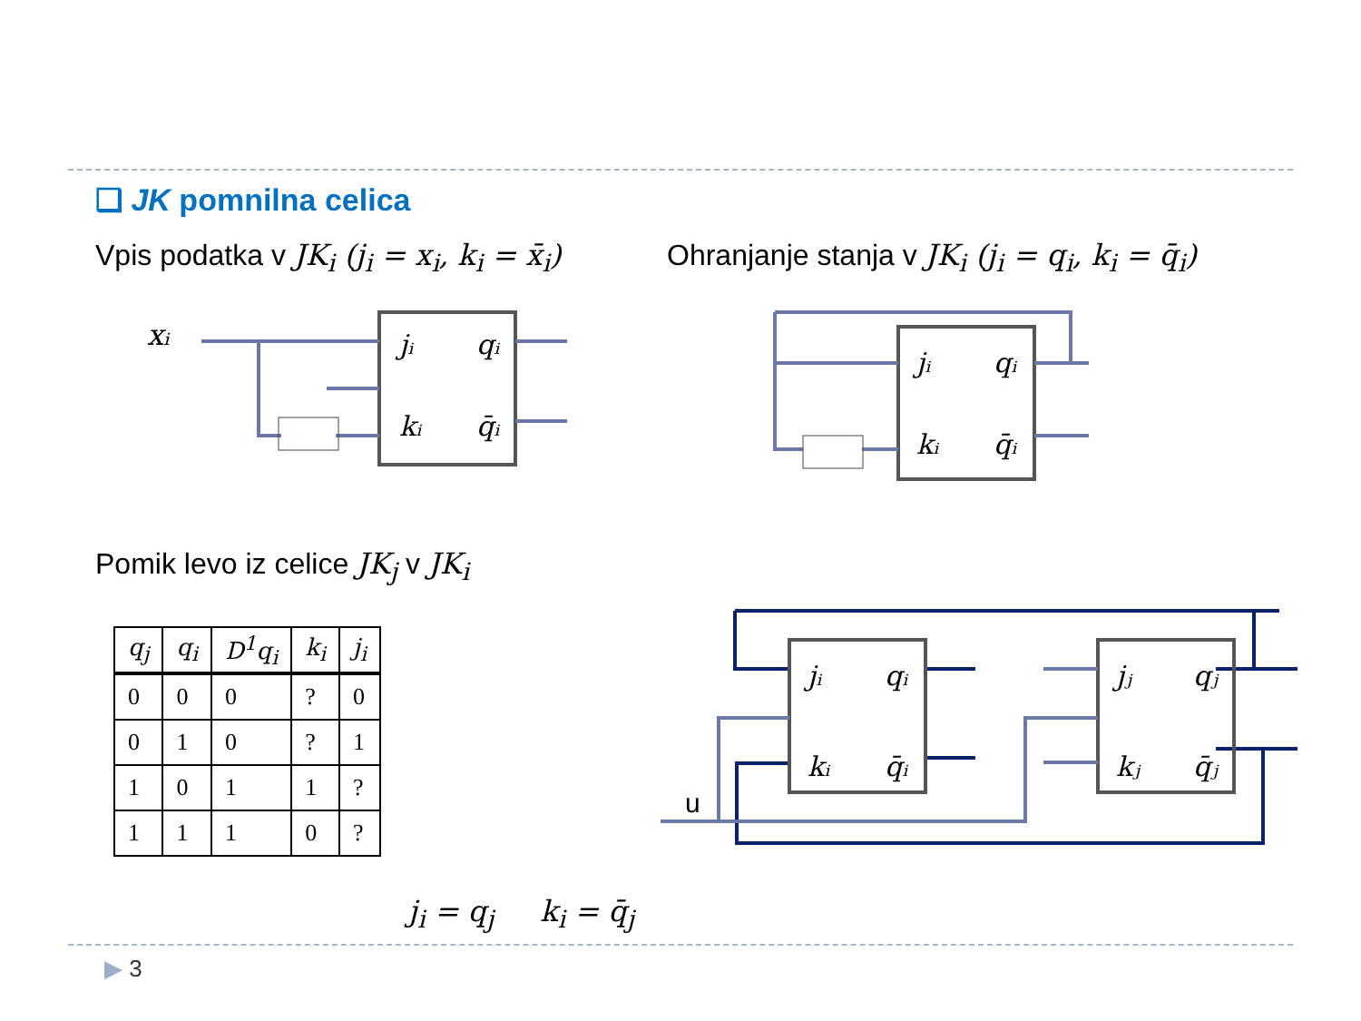❑ JK pomnilna celica
Vpis podatka v JK<sub>i</sub> (j<sub>i</sub> = x<sub>i</sub>, k<sub>i</sub> = x̄<sub>i</sub>)
Ohranjanje stanja v JK<sub>i</sub> (j<sub>i</sub> = q<sub>i</sub>, k<sub>i</sub> = q̄<sub>i</sub>)
xᵢ
jᵢ
qᵢ
kᵢ
q̄ᵢ
jᵢ
qᵢ
kᵢ
q̄ᵢ
Pomik levo iz celice JK<sub>j</sub> v JK<sub>i</sub>
| q<sub>j</sub> | q<sub>i</sub> | D<sup>1</sup>q<sub>i</sub> | k<sub>i</sub> | j<sub>i</sub> |
| --- | --- | --- | --- | --- |
| 0 | 0 | 0 | ? | 0 |
| 0 | 1 | 0 | ? | 1 |
| 1 | 0 | 1 | 1 | ? |
| 1 | 1 | 1 | 0 | ? |
u
jᵢ
qᵢ
kᵢ
q̄ᵢ
jⱼ
qⱼ
kⱼ
q̄ⱼ
j<sub>i</sub> = q<sub>j</sub> k<sub>i</sub> = q̄<sub>j</sub>
▶ 3